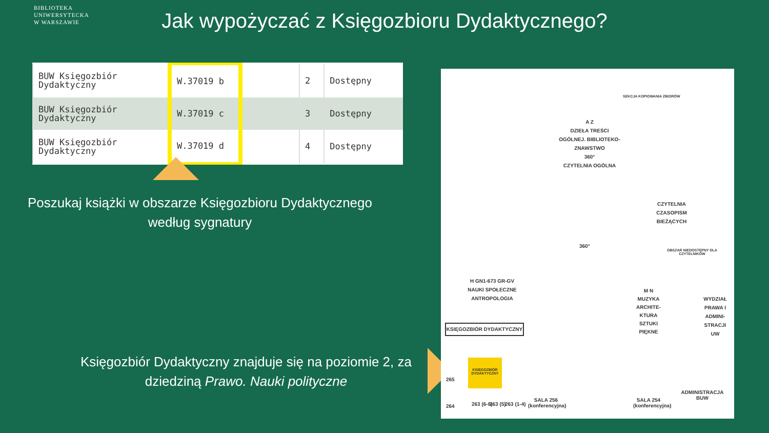BIBLIOTEKA
UNIWERSYTECKA
W WARSZAWIE
Jak wypożyczać z Księgozbioru Dydaktycznego?
| BUW Księgozbiór Dydaktyczny | W.37019 b | | 2 | Dostępny |
| BUW Księgozbiór Dydaktyczny | W.37019 c | | 3 | Dostępny |
| BUW Księgozbiór Dydaktyczny | W.37019 d | | 4 | Dostępny |
Poszukaj książki w obszarze Księgozbioru Dydaktycznego według sygnatury
Księgozbiór Dydaktyczny znajduje się na poziomie 2, za dziedziną Prawo. Nauki polityczne
SEKCJA KOPIOWANIA ZBIORÓW
A Z
DZIEŁA TREŚCI OGÓLNEJ. BIBLIOTEKO-ZNAWSTWO
360°
CZYTELNIA OGÓLNA
CZYTELNIA CZASOPISM BIEŻĄCYCH
360°
OBSZAR NIEDOSTĘPNY DLA CZYTELNIKÓW
H GN1-673 GR-GV
NAUKI SPOŁECZNE ANTROPOLOGIA
M N
MUZYKA ARCHITE-KTURA SZTUKI PIĘKNE
WYDZIAŁ PRAWA I ADMINI-STRACJI UW
KSIĘGOZBIÓR DYDAKTYCZNY
KSIĘGOZBIÓR DYDAKTYCZNY
265
264 263 (6-8) 263 (5) 263 (1-4)
SALA 256 (konferencyjna)
SALA 254 (konferencyjna)
ADMINISTRACJA BUW